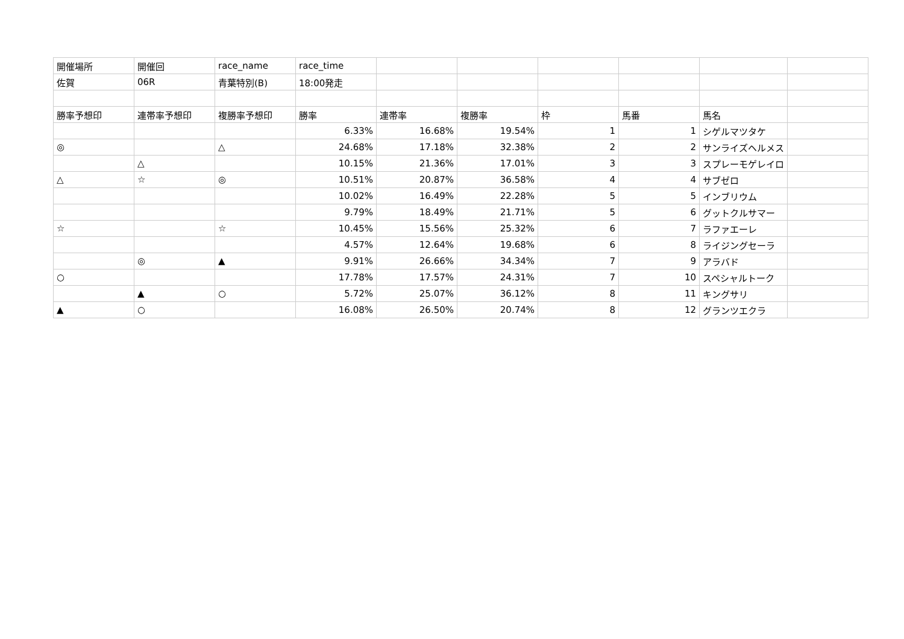| 開催場所 | 開催回 | race_name | race_time | | | | | | |
| 佐賀 | 06R | 青葉特別(B) | 18:00発走 | | | | | | |
| 勝率予想印 | 連帯率予想印 | 複勝率予想印 | 勝率 | 連帯率 | 複勝率 | 枠 | 馬番 | 馬名 | |
| | | | 6.33% | 16.68% | 19.54% | 1 | 1 | シゲルマツタケ | |
| ◎ | | △ | 24.68% | 17.18% | 32.38% | 2 | 2 | サンライズヘルメス | |
| | △ | | 10.15% | 21.36% | 17.01% | 3 | 3 | スプレーモゲレイロ | |
| △ | ☆ | ◎ | 10.51% | 20.87% | 36.58% | 4 | 4 | サブゼロ | |
| | | | 10.02% | 16.49% | 22.28% | 5 | 5 | インブリウム | |
| | | | 9.79% | 18.49% | 21.71% | 5 | 6 | グットクルサマー | |
| ☆ | | ☆ | 10.45% | 15.56% | 25.32% | 6 | 7 | ラファエーレ | |
| | | | 4.57% | 12.64% | 19.68% | 6 | 8 | ライジングセーラ | |
| | ◎ | ▲ | 9.91% | 26.66% | 34.34% | 7 | 9 | アラバド | |
| ○ | | | 17.78% | 17.57% | 24.31% | 7 | 10 | スペシャルトーク | |
| | ▲ | ○ | 5.72% | 25.07% | 36.12% | 8 | 11 | キングサリ | |
| ▲ | ○ | | 16.08% | 26.50% | 20.74% | 8 | 12 | グランツエクラ | |